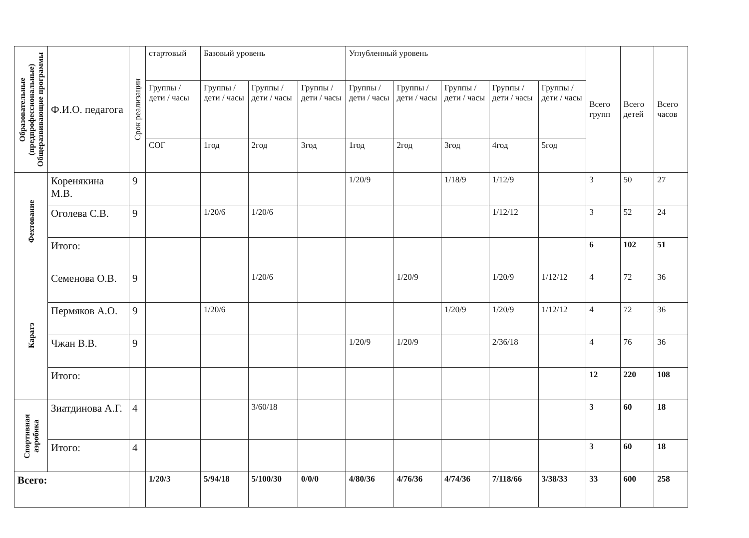| Образовательные (предпрофессиональные) Общеразвивающие программы | Ф.И.О. педагога | Срок реализации | стартовый | Базовый уровень | | | Углубленный уровень | | | | | Всего групп | Всего детей | Всего часов |
| --- | --- | --- | --- | --- | --- | --- | --- | --- | --- | --- | --- | --- | --- | --- |
| | | | Группы / дети / часы | Группы / дети / часы | Группы / дети / часы | Группы / дети / часы | Группы / дети / часы | Группы / дети / часы | Группы / дети / часы | Группы / дети / часы | Группы / дети / часы | | | |
| | | | СОГ | 1год | 2год | 3год | 1год | 2год | 3год | 4год | 5год | | | |
| Фехтование | Коренякина М.В. | 9 | | | | | 1/20/9 | | 1/18/9 | 1/12/9 | | 3 | 50 | 27 |
| | Оголева С.В. | 9 | | 1/20/6 | 1/20/6 | | | | | 1/12/12 | | 3 | 52 | 24 |
| | Итого: | | | | | | | | | | | 6 | 102 | 51 |
| Каратэ | Семенова О.В. | 9 | | | 1/20/6 | | | 1/20/9 | | 1/20/9 | 1/12/12 | 4 | 72 | 36 |
| | Пермяков А.О. | 9 | | 1/20/6 | | | | | 1/20/9 | 1/20/9 | 1/12/12 | 4 | 72 | 36 |
| | Чжан В.В. | 9 | | | | | 1/20/9 | 1/20/9 | | 2/36/18 | | 4 | 76 | 36 |
| | Итого: | | | | | | | | | | | 12 | 220 | 108 |
| Спортивная аэробика | Зиатдинова А.Г. | 4 | | | 3/60/18 | | | | | | | 3 | 60 | 18 |
| | Итого: | 4 | | | | | | | | | | 3 | 60 | 18 |
| Всего: | | | 1/20/3 | 5/94/18 | 5/100/30 | 0/0/0 | 4/80/36 | 4/76/36 | 4/74/36 | 7/118/66 | 3/38/33 | 33 | 600 | 258 |